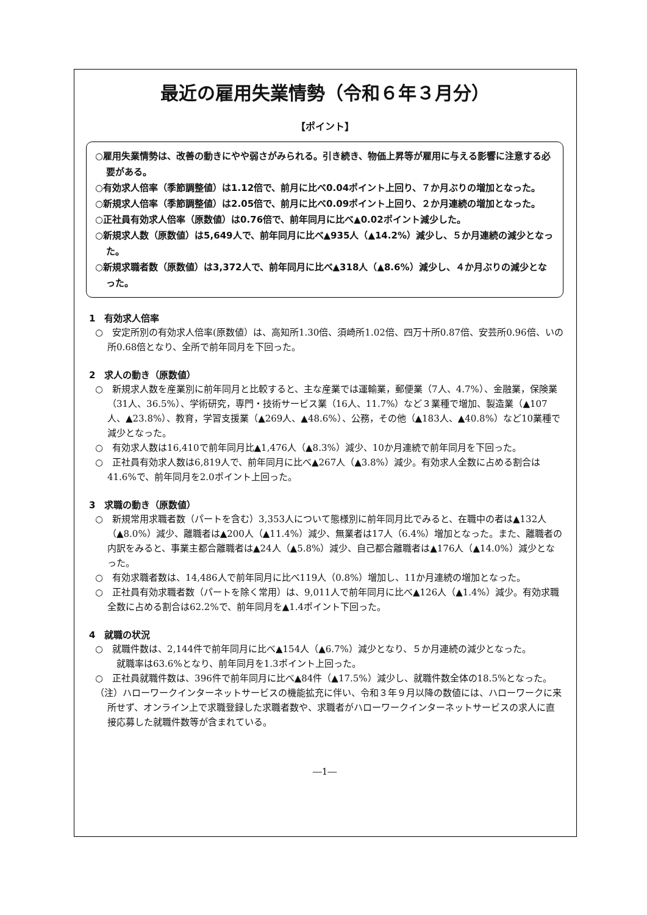最近の雇用失業情勢（令和６年３月分）
【ポイント】
○雇用失業情勢は、改善の動きにやや弱さがみられる。引き続き、物価上昇等が雇用に与える影響に注意する必要がある。
○有効求人倍率（季節調整値）は1.12倍で、前月に比べ0.04ポイント上回り、７か月ぶりの増加となった。
○新規求人倍率（季節調整値）は2.05倍で、前月に比べ0.09ポイント上回り、２か月連続の増加となった。
○正社員有効求人倍率（原数値）は0.76倍で、前年同月に比べ▲0.02ポイント減少した。
○新規求人数（原数値）は5,649人で、前年同月に比べ▲935人（▲14.2%）減少し、５か月連続の減少となった。
○新規求職者数（原数値）は3,372人で、前年同月に比べ▲318人（▲8.6%）減少し、４か月ぶりの減少となった。
1　有効求人倍率
○　安定所別の有効求人倍率(原数値）は、高知所1.30倍、須崎所1.02倍、四万十所0.87倍、安芸所0.96倍、いの所0.68倍となり、全所で前年同月を下回った。
2　求人の動き（原数値）
○　新規求人数を産業別に前年同月と比較すると、主な産業では運輸業，郵便業（7人、4.7%）、金融業，保険業（31人、36.5%）、学術研究，専門・技術サービス業（16人、11.7%）など３業種で増加、製造業（▲107人、▲23.8%）、教育，学習支援業（▲269人、▲48.6%）、公務，その他（▲183人、▲40.8%）など10業種で減少となった。
○　有効求人数は16,410で前年同月比▲1,476人（▲8.3%）減少、10か月連続で前年同月を下回った。
○　正社員有効求人数は6,819人で、前年同月に比べ▲267人（▲3.8%）減少。有効求人全数に占める割合は41.6%で、前年同月を2.0ポイント上回った。
3　求職の動き（原数値）
○　新規常用求職者数（パートを含む）3,353人について態様別に前年同月比でみると、在職中の者は▲132人（▲8.0%）減少、離職者は▲200人（▲11.4%）減少、無業者は17人（6.4%）増加となった。また、離職者の内訳をみると、事業主都合離職者は▲24人（▲5.8%）減少、自己都合離職者は▲176人（▲14.0%）減少となった。
○　有効求職者数は、14,486人で前年同月に比べ119人（0.8%）増加し、11か月連続の増加となった。
○　正社員有効求職者数（パートを除く常用）は、9,011人で前年同月に比べ▲126人（▲1.4%）減少。有効求職全数に占める割合は62.2%で、前年同月を▲1.4ポイント下回った。
4　就職の状況
○　就職件数は、2,144件で前年同月に比べ▲154人（▲6.7%）減少となり、５か月連続の減少となった。
　就職率は63.6%となり、前年同月を1.3ポイント上回った。
○　正社員就職件数は、396件で前年同月に比べ▲84件（▲17.5%）減少し、就職件数全体の18.5%となった。
（注）ハローワークインターネットサービスの機能拡充に伴い、令和３年９月以降の数値には、ハローワークに来所せず、オンライン上で求職登録した求職者数や、求職者がハローワークインターネットサービスの求人に直接応募した就職件数等が含まれている。
―1―